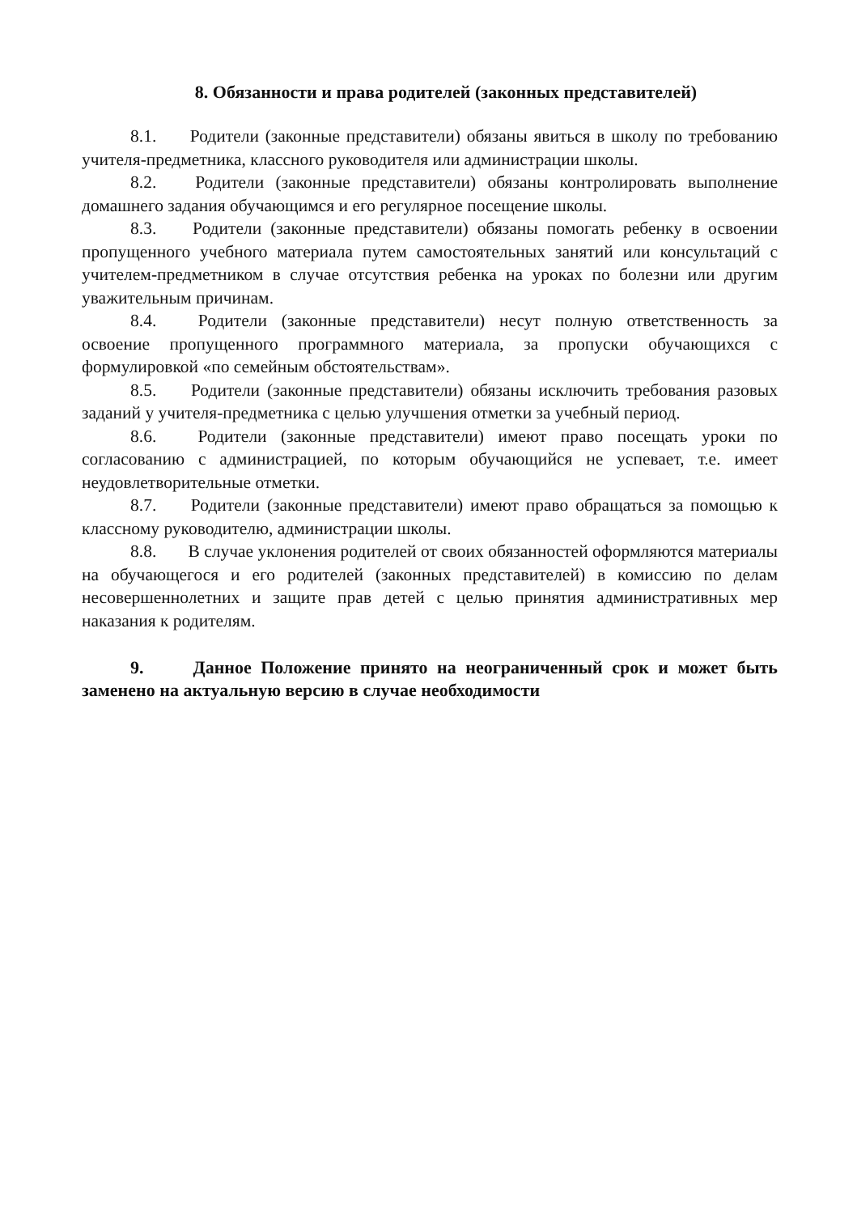8. Обязанности и права родителей (законных представителей)
8.1. Родители (законные представители) обязаны явиться в школу по требованию учителя-предметника, классного руководителя или администрации школы.
8.2. Родители (законные представители) обязаны контролировать выполнение домашнего задания обучающимся и его регулярное посещение школы.
8.3. Родители (законные представители) обязаны помогать ребенку в освоении пропущенного учебного материала путем самостоятельных занятий или консультаций с учителем-предметником в случае отсутствия ребенка на уроках по болезни или другим уважительным причинам.
8.4. Родители (законные представители) несут полную ответственность за освоение пропущенного программного материала, за пропуски обучающихся с формулировкой «по семейным обстоятельствам».
8.5. Родители (законные представители) обязаны исключить требования разовых заданий у учителя-предметника с целью улучшения отметки за учебный период.
8.6. Родители (законные представители) имеют право посещать уроки по согласованию с администрацией, по которым обучающийся не успевает, т.е. имеет неудовлетворительные отметки.
8.7. Родители (законные представители) имеют право обращаться за помощью к классному руководителю, администрации школы.
8.8. В случае уклонения родителей от своих обязанностей оформляются материалы на обучающегося и его родителей (законных представителей) в комиссию по делам несовершеннолетних и защите прав детей с целью принятия административных мер наказания к родителям.
9. Данное Положение принято на неограниченный срок и может быть заменено на актуальную версию в случае необходимости